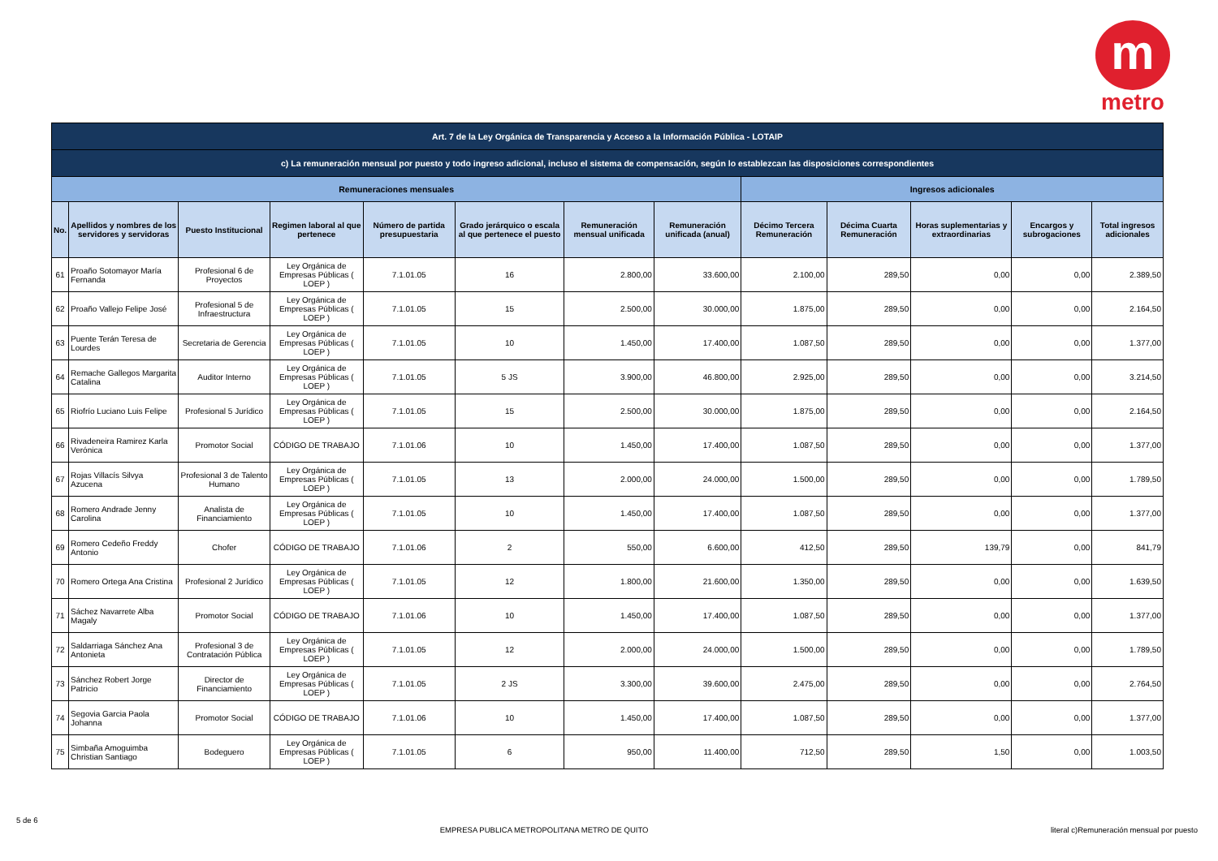m
metro
| Art. 7 de la Ley Orgánica de Transparencia y Acceso a la Información Pública - LOTAIP | | | | | | | | | | | | |
| c) La remuneración mensual por puesto y todo ingreso adicional, incluso el sistema de compensación, según lo establezcan las disposiciones correspondientes | | | | | | | | | | | | |
| Remuneraciones mensuales | | | | | | | | Ingresos adicionales | | | | |
| No. | Apellidos y nombres de los servidores y servidoras | Puesto Institucional | Regimen laboral al que pertenece | Número de partida presupuestaria | Grado jerárquico o escala al que pertenece el puesto | Remuneración mensual unificada | Remuneración unificada (anual) | Décimo Tercera Remuneración | Décima Cuarta Remuneración | Horas suplementarias y extraordinarias | Encargos y subrogaciones | Total ingresos adicionales |
| 61 | Proaño Sotomayor María Fernanda | Profesional 6 de Proyectos | Ley Orgánica de Empresas Públicas ( LOEP ) | 7.1.01.05 | 16 | 2.800,00 | 33.600,00 | 2.100,00 | 289,50 | 0,00 | 0,00 | 2.389,50 |
| 62 | Proaño Vallejo Felipe José | Profesional 5 de Infraestructura | Ley Orgánica de Empresas Públicas ( LOEP ) | 7.1.01.05 | 15 | 2.500,00 | 30.000,00 | 1.875,00 | 289,50 | 0,00 | 0,00 | 2.164,50 |
| 63 | Puente Terán Teresa de Lourdes | Secretaria de Gerencia | Ley Orgánica de Empresas Públicas ( LOEP ) | 7.1.01.05 | 10 | 1.450,00 | 17.400,00 | 1.087,50 | 289,50 | 0,00 | 0,00 | 1.377,00 |
| 64 | Remache Gallegos Margarita Catalina | Auditor Interno | Ley Orgánica de Empresas Públicas ( LOEP ) | 7.1.01.05 | 5 JS | 3.900,00 | 46.800,00 | 2.925,00 | 289,50 | 0,00 | 0,00 | 3.214,50 |
| 65 | Riofrío Luciano Luis Felipe | Profesional 5 Jurídico | Ley Orgánica de Empresas Públicas ( LOEP ) | 7.1.01.05 | 15 | 2.500,00 | 30.000,00 | 1.875,00 | 289,50 | 0,00 | 0,00 | 2.164,50 |
| 66 | Rivadeneira Ramirez Karla Verónica | Promotor Social | CÓDIGO DE TRABAJO | 7.1.01.06 | 10 | 1.450,00 | 17.400,00 | 1.087,50 | 289,50 | 0,00 | 0,00 | 1.377,00 |
| 67 | Rojas Villacís Silvya Azucena | Profesional 3 de Talento Humano | Ley Orgánica de Empresas Públicas ( LOEP ) | 7.1.01.05 | 13 | 2.000,00 | 24.000,00 | 1.500,00 | 289,50 | 0,00 | 0,00 | 1.789,50 |
| 68 | Romero Andrade Jenny Carolina | Analista de Financiamiento | Ley Orgánica de Empresas Públicas ( LOEP ) | 7.1.01.05 | 10 | 1.450,00 | 17.400,00 | 1.087,50 | 289,50 | 0,00 | 0,00 | 1.377,00 |
| 69 | Romero Cedeño Freddy Antonio | Chofer | CÓDIGO DE TRABAJO | 7.1.01.06 | 2 | 550,00 | 6.600,00 | 412,50 | 289,50 | 139,79 | 0,00 | 841,79 |
| 70 | Romero Ortega Ana Cristina | Profesional 2 Jurídico | Ley Orgánica de Empresas Públicas ( LOEP ) | 7.1.01.05 | 12 | 1.800,00 | 21.600,00 | 1.350,00 | 289,50 | 0,00 | 0,00 | 1.639,50 |
| 71 | Sáchez Navarrete Alba Magaly | Promotor Social | CÓDIGO DE TRABAJO | 7.1.01.06 | 10 | 1.450,00 | 17.400,00 | 1.087,50 | 289,50 | 0,00 | 0,00 | 1.377,00 |
| 72 | Saldarriaga Sánchez Ana Antonieta | Profesional 3 de Contratación Pública | Ley Orgánica de Empresas Públicas ( LOEP ) | 7.1.01.05 | 12 | 2.000,00 | 24.000,00 | 1.500,00 | 289,50 | 0,00 | 0,00 | 1.789,50 |
| 73 | Sánchez Robert Jorge Patricio | Director de Financiamiento | Ley Orgánica de Empresas Públicas ( LOEP ) | 7.1.01.05 | 2 JS | 3.300,00 | 39.600,00 | 2.475,00 | 289,50 | 0,00 | 0,00 | 2.764,50 |
| 74 | Segovia Garcia Paola Johanna | Promotor Social | CÓDIGO DE TRABAJO | 7.1.01.06 | 10 | 1.450,00 | 17.400,00 | 1.087,50 | 289,50 | 0,00 | 0,00 | 1.377,00 |
| 75 | Simbaña Amoguimba Christian Santiago | Bodeguero | Ley Orgánica de Empresas Públicas ( LOEP ) | 7.1.01.05 | 6 | 950,00 | 11.400,00 | 712,50 | 289,50 | 1,50 | 0,00 | 1.003,50 |
5 de 6 EMPRESA PUBLICA METROPOLITANA METRO DE QUITO literal c)Remuneración mensual por puesto